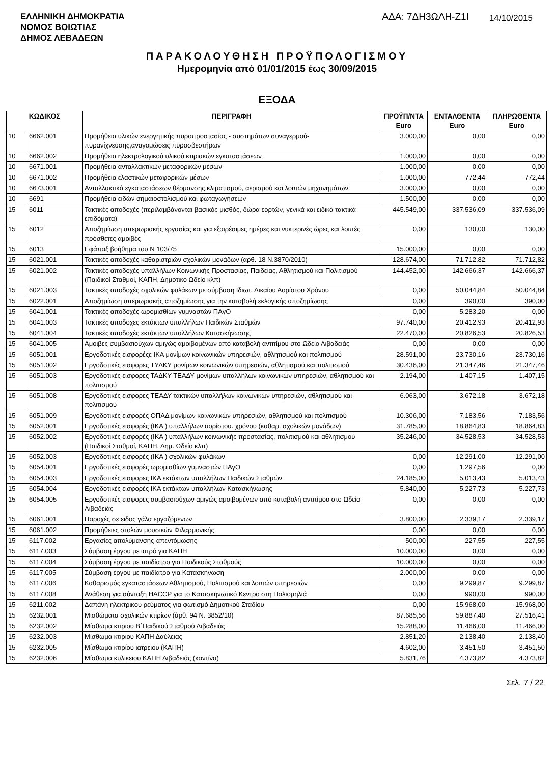ΕΛΛΗΝΙΚΗ ΔΗΜΟΚΡΑΤΙΑ
ΝΟΜΟΣ ΒΟΙΩΤΙΑΣ
ΔΗΜΟΣ ΛΕΒΑΔΕΩΝ
ΑΔΑ: 7ΔΗ3ΩΛΗ-Ζ1Ι
14/10/2015
ΠΑΡΑΚΟΛΟΥΘΗΣΗ ΠΡΟΫΠΟΛΟΓΙΣΜΟΥ
Ημερομηνία από 01/01/2015 έως 30/09/2015
ΕΞΟΔΑ
| ΚΩΔΙΚΟΣ | | ΠΕΡΙΓΡΑΦΗ | ΠΡΟΫΠ/ΝΤΑ Euro | ΕΝΤΑΛΘΕΝΤΑ Euro | ΠΛΗΡΩΘΕΝΤΑ Euro |
| --- | --- | --- | --- | --- | --- |
| 10 | 6662.001 | Προμήθεια υλικών ενεργητικής πυροπροστασίας - συστημάτων συναγερμού-πυρανίχνευσης,αναγομώσεις πυροσβεστήρων | 3.000,00 | 0,00 | 0,00 |
| 10 | 6662.002 | Προμήθεια ηλεκτρολογικού υλικού κτιριακών εγκαταστάσεων | 1.000,00 | 0,00 | 0,00 |
| 10 | 6671.001 | Προμήθεια ανταλλακτικών μεταφορικών μέσων | 1.000,00 | 0,00 | 0,00 |
| 10 | 6671.002 | Προμήθεια ελαστικών μεταφορικών μέσων | 1.000,00 | 772,44 | 772,44 |
| 10 | 6673.001 | Ανταλλακτικά εγκαταστάσεων θέρμανσης,κλιματισμού, αερισμού και λοιπών μηχανημάτων | 3.000,00 | 0,00 | 0,00 |
| 10 | 6691 | Προμήθεια ειδών σημαιοστολισμού και φωταγωγήσεων | 1.500,00 | 0,00 | 0,00 |
| 15 | 6011 | Τακτικές αποδοχές (περιλαμβάνονται βασικός μισθός, δώρα εορτών, γενικά και ειδικά τακτικά επιδόματα) | 445.549,00 | 337.536,09 | 337.536,09 |
| 15 | 6012 | Αποζημίωση υπερωριακής εργασίας και για εξαιρέσιμες ημέρες και νυκτερινές ώρες και λοιπές πρόσθετες αμοιβές | 0,00 | 130,00 | 130,00 |
| 15 | 6013 | Εφάπαξ βοήθημα του Ν 103/75 | 15.000,00 | 0,00 | 0,00 |
| 15 | 6021.001 | Τακτικές αποδοχές καθαριστριών σχολικών μονάδων (αρθ. 18 Ν.3870/2010) | 128.674,00 | 71.712,82 | 71.712,82 |
| 15 | 6021.002 | Τακτικές αποδοχές υπαλλήλων Κοινωνικής Προστασίας, Παιδείας, Αθλητισμού και Πολιτισμού (Παιδικοί Σταθμοί, ΚΑΠΗ, Δημοτικό Ωδείο κλπ) | 144.452,00 | 142.666,37 | 142.666,37 |
| 15 | 6021.003 | Τακτικές αποδοχές σχολικών φυλάκων με σύμβαση Ιδιωτ. Δικαίου Αορίστου Χρόνου | 0,00 | 50.044,84 | 50.044,84 |
| 15 | 6022.001 | Αποζημίωση υπερωριακής αποζημίωσης για την καταβολή εκλογικής αποζημίωσης | 0,00 | 390,00 | 390,00 |
| 15 | 6041.001 | Τακτικές αποδοχές ωρομισθίων γυμναστών ΠΑγΟ | 0,00 | 5.283,20 | 0,00 |
| 15 | 6041.003 | Τακτικές αποδοχες εκτάκτων υπαλλήλων Παιδικών Σταθμών | 97.740,00 | 20.412,93 | 20.412,93 |
| 15 | 6041.004 | Τακτικές αποδοχές εκτάκτων υπαλλήλων Κατασκήνωσης | 22.470,00 | 20.826,53 | 20.826,53 |
| 15 | 6041.005 | Αμοιβες συμβασιούχων αμιγώς αμοιβομένων από καταβολή αντιτίμου στο Ωδείο Λιβαδειάς | 0,00 | 0,00 | 0,00 |
| 15 | 6051.001 | Εργοδοτικές εισφορέςε ΙΚΑ μονίμων κοινωνικών υπηρεσιών, αθλητισμού και πολιτισμού | 28.591,00 | 23.730,16 | 23.730,16 |
| 15 | 6051.002 | Εργοδοτικές εισφορες ΤΥΔΚΥ μονίμων κοινωνικών υπηρεσιών, αθλητισμού και πολιτισμού | 30.436,00 | 21.347,46 | 21.347,46 |
| 15 | 6051.003 | Εργοδοτικές εισφορες ΤΑΔΚΥ-ΤΕΑΔΥ μονίμων υπαλλήλων κοινωνικών υπηρεσιών, αθλητισμού και πολιτισμού | 2.194,00 | 1.407,15 | 1.407,15 |
| 15 | 6051.008 | Εργοδοτικές εισφορες ΤΕΑΔΥ τακτικών υπαλλήλων κοινωνικών υπηρεσιών, αθλητισμού και πολιτισμού | 6.063,00 | 3.672,18 | 3.672,18 |
| 15 | 6051.009 | Εργοδοτικές εισφορές ΟΠΑΔ μονίμων κοινωνικών υπηρεσιών, αθλητισμού και πολιτισμού | 10.306,00 | 7.183,56 | 7.183,56 |
| 15 | 6052.001 | Εργοδοτικές εισφορές (ΙΚΑ ) υπαλλήλων αορίστου. χρόνου (καθαρ. σχολικών μονάδων) | 31.785,00 | 18.864,83 | 18.864,83 |
| 15 | 6052.002 | Εργοδοτικές εισφορές (ΙΚΑ ) υπαλλήλων κοινωνικής προστασίας, πολιτισμού και αθλητισμού (Παιδικοί Σταθμοί, ΚΑΠΗ, Δημ. Ωδείο κλπ) | 35.246,00 | 34.528,53 | 34.528,53 |
| 15 | 6052.003 | Εργοδοτικές εισφορές (ΙΚΑ ) σχολικών φυλάκων | 0,00 | 12.291,00 | 12.291,00 |
| 15 | 6054.001 | Εργοδοτικές εισφορές ωρομισθίων γυμναστών ΠΑγΟ | 0,00 | 1.297,56 | 0,00 |
| 15 | 6054.003 | Εργοδοτικές εισφορες ΙΚΑ εκτάκτων υπαλλήλων Παιδικών Σταθμών | 24.185,00 | 5.013,43 | 5.013,43 |
| 15 | 6054.004 | Εργοδοτικές εισφορές ΙΚΑ εκτάκτων υπαλλήλων Κατασκήνωσης | 5.840,00 | 5.227,73 | 5.227,73 |
| 15 | 6054.005 | Εργοδοτικές εισφορες συμβασιούχων αμιγώς αμοιβομένων από καταβολή αντιτίμου στο Ωδείο Λιβαδειάς | 0,00 | 0,00 | 0,00 |
| 15 | 6061.001 | Παροχές σε ειδος γάλα εργαζόμενων | 3.800,00 | 2.339,17 | 2.339,17 |
| 15 | 6061.002 | Προμήθειες στολών μουσικών Φιλαρμονικής | 0,00 | 0,00 | 0,00 |
| 15 | 6117.002 | Εργασίες απολύμανσης-απεντόμωσης | 500,00 | 227,55 | 227,55 |
| 15 | 6117.003 | Σύμβαση έργου με ιατρό για ΚΑΠΗ | 10.000,00 | 0,00 | 0,00 |
| 15 | 6117.004 | Σύμβαση έργου με παιδίατρο για Παιδικούς Σταθμούς | 10.000,00 | 0,00 | 0,00 |
| 15 | 6117.005 | Σύμβαση έργου με παιδίατρο για Κατασκήνωση | 2.000,00 | 0,00 | 0,00 |
| 15 | 6117.006 | Καθαρισμός εγκαταστάσεων Αθλητισμού, Πολιτισμού και λοιπών υπηρεσιών | 0,00 | 9.299,87 | 9.299,87 |
| 15 | 6117.008 | Ανάθεση για σύνταξη HACCP για το Κατασκηνωτικό Κεντρο στη Παλιομηλιά | 0,00 | 990,00 | 990,00 |
| 15 | 6211.002 | Δαπάνη ηλεκτρικού ρεύματος για φωτισμό Δημοτικού Σταδίου | 0,00 | 15.968,00 | 15.968,00 |
| 15 | 6232.001 | Μισθώματα σχολικών κτιρίων (άρθ. 94 Ν. 3852/10) | 87.685,56 | 59.887,40 | 27.516,41 |
| 15 | 6232.002 | Μίσθωμα κτιριου Β΄Παιδικού Σταθμού Λιβαδειάς | 15.288,00 | 11.466,00 | 11.466,00 |
| 15 | 6232.003 | Μίσθωμα κτιριου ΚΑΠΗ Δαύλειας | 2.851,20 | 2.138,40 | 2.138,40 |
| 15 | 6232.005 | Μίσθωμα κτιρίου ιατρειου (ΚΑΠΗ) | 4.602,00 | 3.451,50 | 3.451,50 |
| 15 | 6232.006 | Μίσθωμα κυλικειου ΚΑΠΗ Λιβαδειάς (καντίνα) | 5.831,76 | 4.373,82 | 4.373,82 |
Σελ. 7 / 22